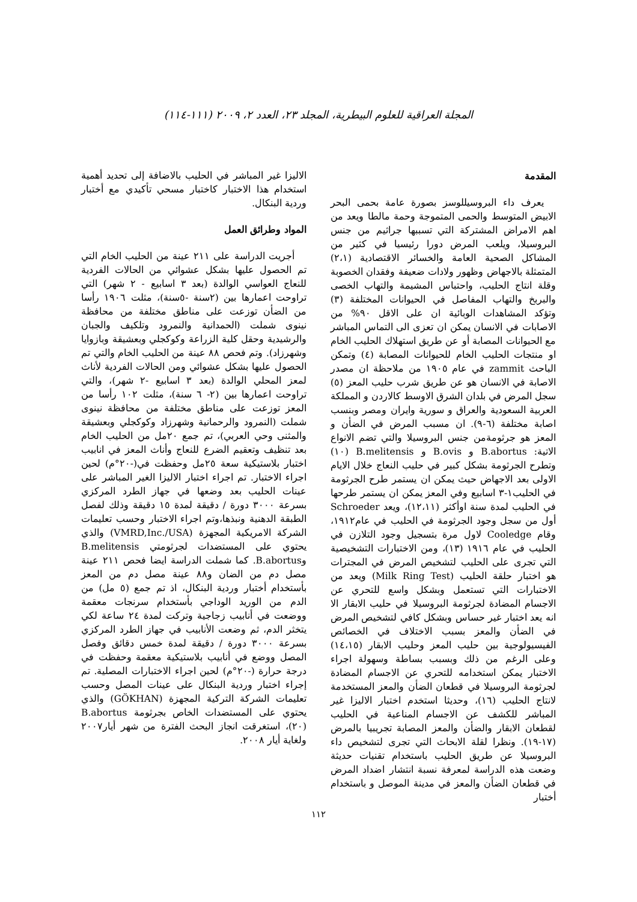المجلة العراقية للعلوم البيطرية، المجلد ٢٣، العدد ٢، ٢٠٠٩ (١١١-١١٤)
المقدمة
يعرف داء البروسيللوسز بصورة عامة بحمى البحر الابيض المتوسط والحمى المتموجة وحمة مالطا ويعد من اهم الامراض المشتركة التي تسببها جراثيم من جنس البروسيلا، ويلعب المرض دورا رئيسيا في كثير من المشاكل الصحية العامة والخسائر الاقتصادية (٢،١) المتمثلة بالاجهاض وظهور ولادات ضعيفة وفقدان الخصوبة وقلة انتاج الحليب، واحتباس المشيمة والتهاب الخصى والبربخ والتهاب المفاصل في الحيوانات المختلفة (٣) وتؤكد المشاهدات الوبائية ان على الاقل ٩٠% من الاصابات في الانسان يمكن ان تعزى الى التماس المباشر مع الحيوانات المصابة أو عن طريق استهلاك الحليب الخام او منتجات الحليب الخام للحيوانات المصابة (٤) وتمكن الباحث zammit في عام ١٩٠٥ من ملاحظة ان مصدر الاصابة في الانسان هو عن طريق شرب حليب المعز (٥) سجل المرض في بلدان الشرق الاوسط كالاردن و المملكة العربية السعودية والعراق و سورية وايران ومصر وبنسب اصابة مختلفة (٦-٩). ان مسبب المرض في الضأن و المعز هو جرثومةمن جنس البروسيلا والتي تضم الانواع الاتية: B.abortus و B.ovis و B.melitensis (١٠) وتطرح الجرثومة بشكل كبير في حليب النعاج خلال الايام الاولى بعد الاجهاض حيث يمكن ان يستمر طرح الجرثومة في الحليب١-٣ اسابيع وفي المعز يمكن ان يستمر طرحها في الحليب لمدة سنة اوأكثر (١٢،١١)، ويعد Schroeder أول من سجل وجود الجرثومة في الحليب في عام١٩١٢، وقام Cooledge لاول مرة بتسجيل وجود التلازن في الحليب في عام ١٩١٦ (١٣)، ومن الاختبارات التشخيصية التي تجرى على الحليب لتشخيص المرض في المجترات هو اختبار حلقة الحليب (Milk Ring Test) ويعد من الاختبارات التي تستعمل وبشكل واسع للتحري عن الاجسام المضادة لجرثومة البروسيلا في حليب الابقار الا انه يعد اختبار غير حساس وبشكل كافي لتشخيص المرض في الضأن والمعز بسبب الاختلاف في الخصائص الفيسيولوجية بين حليب المعز وحليب الابقار (١٤،١٥) وعلى الرغم من ذلك وبسبب بساطة وسهولة اجراء الاختبار يمكن استخدامه للتحري عن الاجسام المضادة لجرثومة البروسيلا في قطعان الضأن والمعز المستخدمة لانتاج الحليب (١٦)، وحديثا استخدم اختبار الاليزا غير المباشر للكشف عن الاجسام المناعية في الحليب لقطعان الابقار والضأن والمعز المصابة تجريبيا بالمرض (١٧-١٩). ونظرا لقلة الابحاث التي تجرى لتشخيص داء البروسيلا عن طريق الحليب باستخدام تقنيات حديثة وضعت هذه الدراسة لمعرفة نسبة انتشار اضداد المرض في قطعان الضأن والمعز في مدينة الموصل و باستخدام أختبار
الاليزا غير المباشر في الحليب بالاضافة إلى تحديد أهمية استخدام هذا الاختبار كاختبار مسحي تأكيدي مع أختبار وردية البنكال.
المواد وطرائق العمل
أجريت الدراسة على ٢١١ عينة من الحليب الخام التي تم الحصول عليها بشكل عشوائي من الحالات الفردية للنعاج العواسي الوالدة (بعد ٣ اسابيع - ٢ شهر) التي تراوحت اعمارها بين (٢سنة -٥سنة)، مثلت ١٩٠٦ رأسا من الضأن توزعت على مناطق مختلفة من محافظة نينوى شملت (الحمدانية والنمرود وتلكيف والجبان والرشيدية وحقل كلية الزراعة وكوكجلي وبعشيقة وبازوايا وشهرزاد). وتم فحص ٨٨ عينة من الحليب الخام والتي تم الحصول عليها بشكل عشوائي ومن الحالات الفردية لأناث لمعز المحلي الوالدة (بعد ٣ اسابيع -٢ شهر)، والتي تراوحت اعمارها بين (٢- ٦ سنة)، مثلت ١٠٢ رأسا من المعز توزعت على مناطق مختلفة من محافظة نينوى شملت (النمرود والرحمانية وشهرزاد وكوكجلي وبعشيقة والمثنى وحي العربي)، تم جمع ٢٠مل من الحليب الخام بعد تنظيف وتعقيم الضرع للنعاج وأناث المعز في انابيب اختبار بلاستيكية سعة ٢٥مل وحفظت في(-٢٠°م) لحين اجراء الاختبار. تم اجراء اختبار الاليزا الغير المباشر على عينات الحليب بعد وضعها في جهاز الطرد المركزي بسرعة ٣٠٠٠ دورة / دقيقة لمدة ١٥ دقيقة وذلك لفصل الطبقة الدهنية ونبذها،وتم اجراء الاختبار وحسب تعليمات الشركة الامريكية المجهزة (VMRD,Inc./USA) والذي يحتوي على المستضدات لجرثومتي B.melitensis وB.abortus. كما شملت الدراسة ايضا فحص ٢١١ عينة مصل دم من الضان و٨٨ عينة مصل دم من المعز بأستخدام أختبار وردية البنكال، اذ تم جمع (٥ مل) من الدم من الوريد الوداجي بأستخدام سرنجات معقمة ووضعت في أنابيب زجاجية وتركت لمدة ٢٤ ساعة لكي يتخثر الدم، ثم وضعت الأنابيب في جهاز الطرد المركزي بسرعة ٣٠٠٠ دورة / دقيقة لمدة خمس دقائق وفصل المصل ووضع في أنابيب بلاستيكية معقمة وحفظت في درجة حرارة (-٢٠°م) لحين اجراء الاختبارات المصلية. تم إجراء اختبار وردية البنكال على عينات المصل وحسب تعليمات الشركة التركية المجهزة (GÖKHAN) والذي يحتوي على المستضدات الخاص بجرثومة B.abortus (٢٠)، استغرقت انجاز البحث الفترة من شهر أيار٢٠٠٧ ولغاية أيار ٢٠٠٨.
١١٢